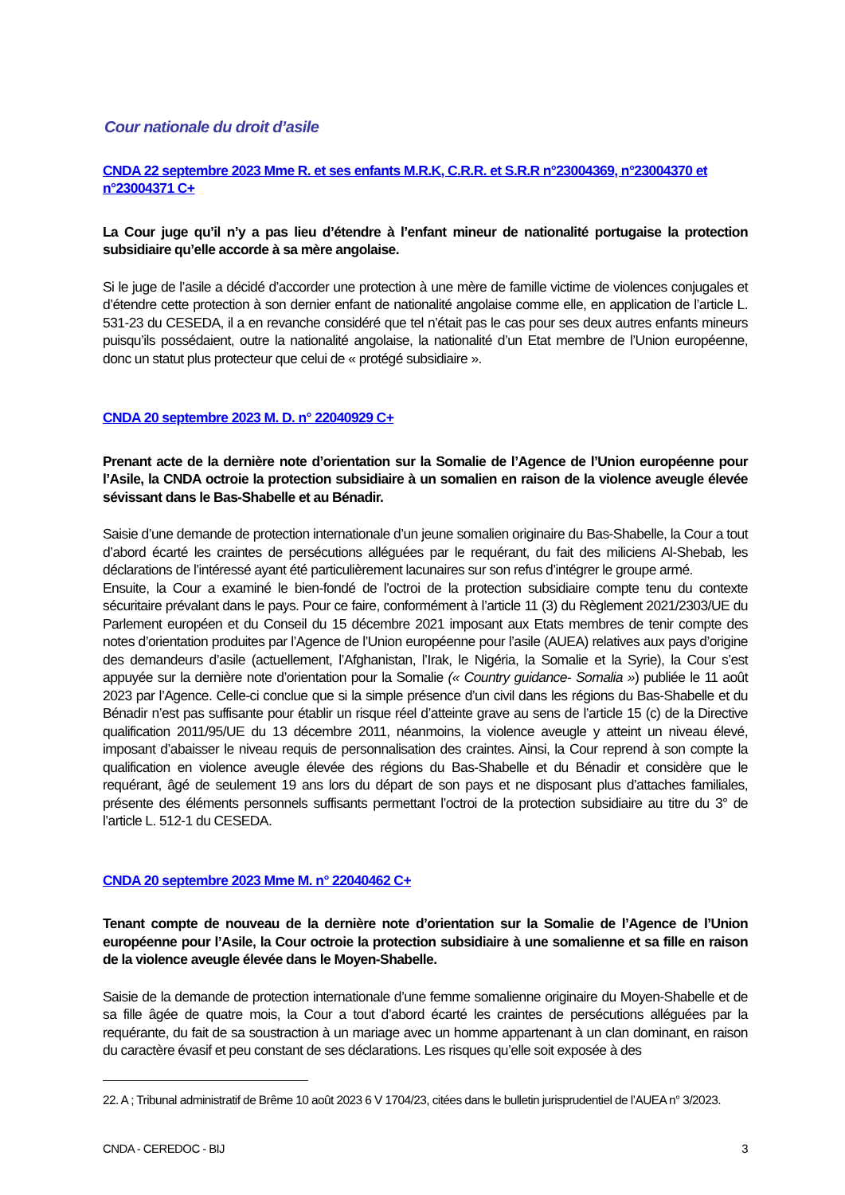Cour nationale du droit d’asile
CNDA 22 septembre 2023 Mme R. et ses enfants M.R.K, C.R.R. et S.R.R n°23004369, n°23004370 et n°23004371 C+
La Cour juge qu’il n’y a pas lieu d’étendre à l’enfant mineur de nationalité portugaise la protection subsidiaire qu’elle accorde à sa mère angolaise.
Si le juge de l’asile a décidé d’accorder une protection à une mère de famille victime de violences conjugales et d’étendre cette protection à son dernier enfant de nationalité angolaise comme elle, en application de l’article L. 531-23 du CESEDA, il a en revanche considéré que tel n’était pas le cas pour ses deux autres enfants mineurs puisqu’ils possédaient, outre la nationalité angolaise, la nationalité d’un Etat membre de l’Union européenne, donc un statut plus protecteur que celui de « protégé subsidiaire ».
CNDA 20 septembre 2023 M. D. n° 22040929 C+
Prenant acte de la dernière note d’orientation sur la Somalie de l’Agence de l’Union européenne pour l’Asile, la CNDA octroie la protection subsidiaire à un somalien en raison de la violence aveugle élevée sévissant dans le Bas-Shabelle et au Bénadir.
Saisie d’une demande de protection internationale d’un jeune somalien originaire du Bas-Shabelle, la Cour a tout d’abord écarté les craintes de persécutions alléguées par le requérant, du fait des miliciens Al-Shebab, les déclarations de l’intéressé ayant été particulièrement lacunaires sur son refus d’intégrer le groupe armé.
Ensuite, la Cour a examiné le bien-fondé de l’octroi de la protection subsidiaire compte tenu du contexte sécuritaire prévalant dans le pays. Pour ce faire, conformément à l’article 11 (3) du Règlement 2021/2303/UE du Parlement européen et du Conseil du 15 décembre 2021 imposant aux Etats membres de tenir compte des notes d’orientation produites par l’Agence de l’Union européenne pour l’asile (AUEA) relatives aux pays d’origine des demandeurs d’asile (actuellement, l’Afghanistan, l’Irak, le Nigéria, la Somalie et la Syrie), la Cour s’est appuyée sur la dernière note d’orientation pour la Somalie (« Country guidance- Somalia ») publiée le 11 août 2023 par l’Agence. Celle-ci conclue que si la simple présence d’un civil dans les régions du Bas-Shabelle et du Bénadir n’est pas suffisante pour établir un risque réel d’atteinte grave au sens de l’article 15 (c) de la Directive qualification 2011/95/UE du 13 décembre 2011, néanmoins, la violence aveugle y atteint un niveau élevé, imposant d’abaisser le niveau requis de personnalisation des craintes. Ainsi, la Cour reprend à son compte la qualification en violence aveugle élevée des régions du Bas-Shabelle et du Bénadir et considère que le requérant, âgé de seulement 19 ans lors du départ de son pays et ne disposant plus d’attaches familiales, présente des éléments personnels suffisants permettant l’octroi de la protection subsidiaire au titre du 3° de l’article L. 512-1 du CESEDA.
CNDA 20 septembre 2023 Mme M. n° 22040462 C+
Tenant compte de nouveau de la dernière note d’orientation sur la Somalie de l’Agence de l’Union européenne pour l’Asile, la Cour octroie la protection subsidiaire à une somalienne et sa fille en raison de la violence aveugle élevée dans le Moyen-Shabelle.
Saisie de la demande de protection internationale d’une femme somalienne originaire du Moyen-Shabelle et de sa fille âgée de quatre mois, la Cour a tout d’abord écarté les craintes de persécutions alléguées par la requérante, du fait de sa soustraction à un mariage avec un homme appartenant à un clan dominant, en raison du caractère évasif et peu constant de ses déclarations. Les risques qu’elle soit exposée à des
22. A ; Tribunal administratif de Brême 10 août 2023 6 V 1704/23, citées dans le bulletin jurisprudentiel de l’AUEA n° 3/2023.
CNDA - CEREDOC - BIJ 3